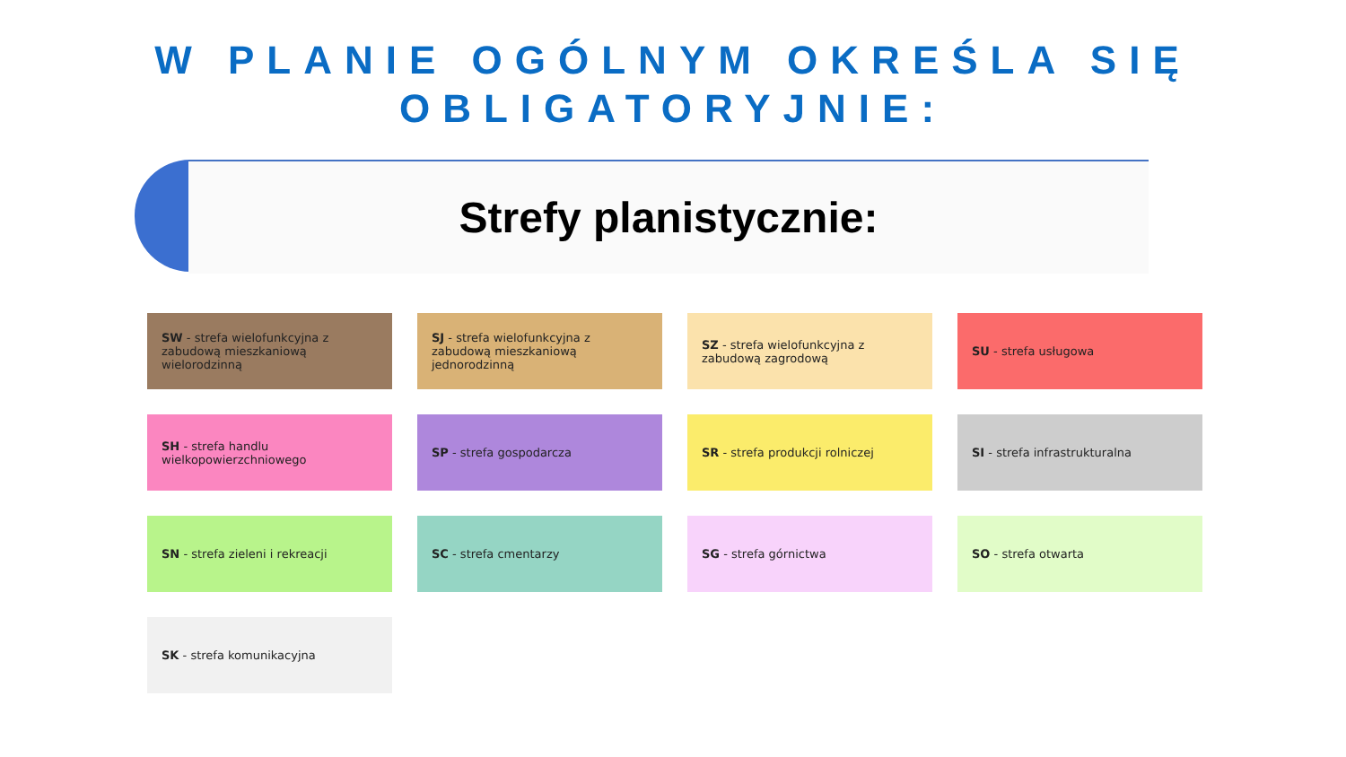W PLANIE OGÓLNYM OKREŚLA SIĘ OBLIGATORYJNIE:
Strefy planistycznie:
SW - strefa wielofunkcyjna z zabudową mieszkaniową wielorodzinną
SJ - strefa wielofunkcyjna z zabudową mieszkaniową jednorodzinną
SZ - strefa wielofunkcyjna z zabudową zagrodową
SU - strefa usługowa
SH - strefa handlu wielkopowierzchniowego
SP - strefa gospodarcza
SR - strefa produkcji rolniczej
SI - strefa infrastrukturalna
SN - strefa zieleni i rekreacji
SC - strefa cmentarzy
SG - strefa górnictwa
SO - strefa otwarta
SK - strefa komunikacyjna